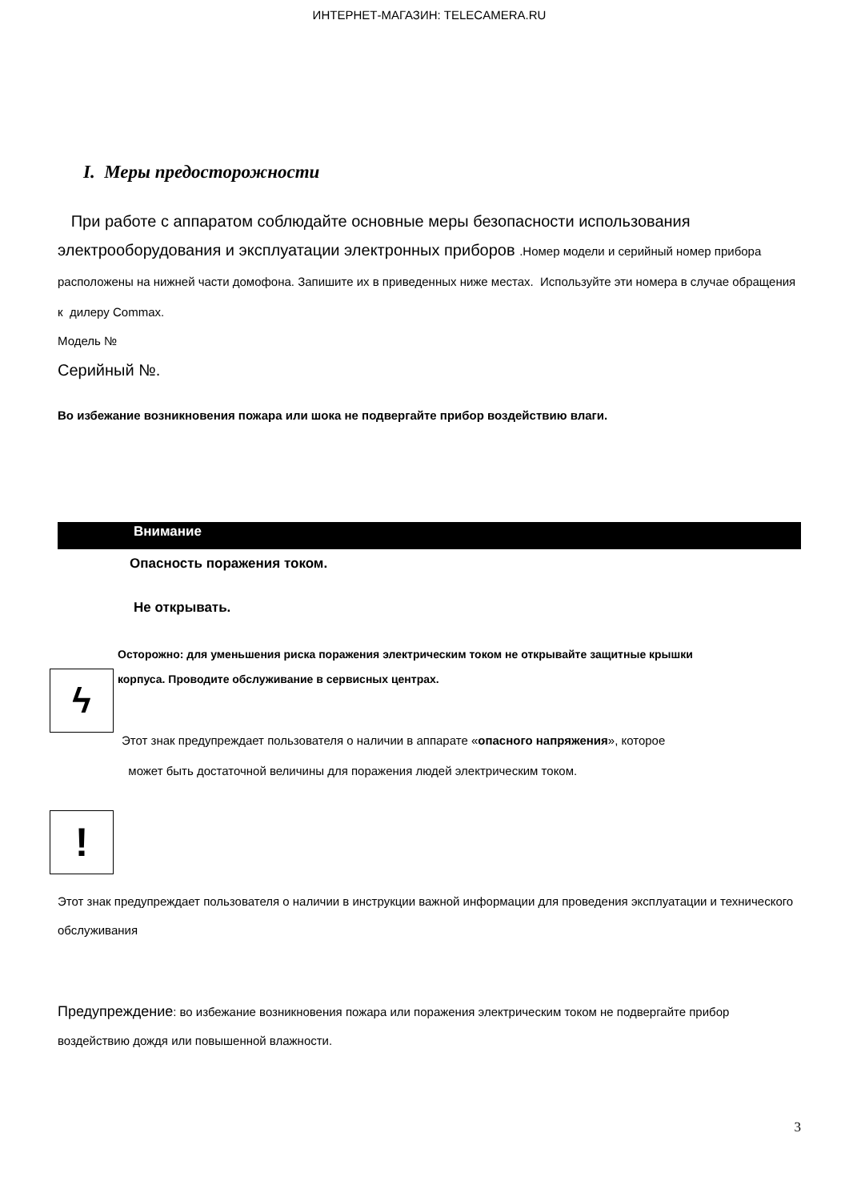ИНТЕРНЕТ-МАГАЗИН: TELECAMERA.RU
I. Меры предосторожности
При работе с аппаратом соблюдайте основные меры безопасности использования электрооборудования и эксплуатации электронных приборов .Номер модели и серийный номер прибора расположены на нижней части домофона. Запишите их в приведенных ниже местах. Используйте эти номера в случае обращения к дилеру Commax.
Модель №
Серийный №.
Во избежание возникновения пожара или шока не подвергайте прибор воздействию влаги.
Внимание
Опасность поражения током.
Не открывать.
Осторожно: для уменьшения риска поражения электрическим током не открывайте защитные крышки
ϟ
корпуса. Проводите обслуживание в сервисных центрах.
Этот знак предупреждает пользователя о наличии в аппарате «опасного напряжения», которое
может быть достаточной величины для поражения людей электрическим током.
!
Этот знак предупреждает пользователя о наличии в инструкции важной информации для проведения эксплуатации и технического обслуживания
Предупреждение: во избежание возникновения пожара или поражения электрическим током не подвергайте прибор воздействию дождя или повышенной влажности.
3